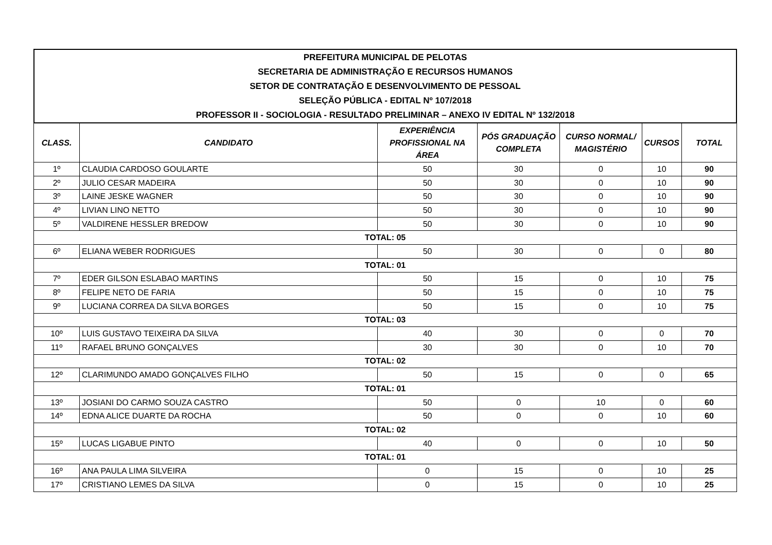PREFEITURA MUNICIPAL DE PELOTAS
SECRETARIA DE ADMINISTRAÇÃO E RECURSOS HUMANOS
SETOR DE CONTRATAÇÃO E DESENVOLVIMENTO DE PESSOAL
SELEÇÃO PÚBLICA - EDITAL Nº 107/2018
PROFESSOR II - SOCIOLOGIA - RESULTADO PRELIMINAR – ANEXO IV EDITAL Nº 132/2018
| CLASS. | CANDIDATO | EXPERIÊNCIA PROFISSIONAL NA ÁREA | PÓS GRADUAÇÃO COMPLETA | CURSO NORMAL/ MAGISTÉRIO | CURSOS | TOTAL |
| --- | --- | --- | --- | --- | --- | --- |
| 1º | CLAUDIA CARDOSO GOULARTE | 50 | 30 | 0 | 10 | 90 |
| 2º | JULIO CESAR MADEIRA | 50 | 30 | 0 | 10 | 90 |
| 3º | LAINE JESKE WAGNER | 50 | 30 | 0 | 10 | 90 |
| 4º | LIVIAN LINO NETTO | 50 | 30 | 0 | 10 | 90 |
| 5º | VALDIRENE HESSLER BREDOW | 50 | 30 | 0 | 10 | 90 |
| TOTAL: 05 | | | | | | |
| 6º | ELIANA WEBER RODRIGUES | 50 | 30 | 0 | 0 | 80 |
| TOTAL: 01 | | | | | | |
| 7º | EDER GILSON ESLABAO MARTINS | 50 | 15 | 0 | 10 | 75 |
| 8º | FELIPE NETO DE FARIA | 50 | 15 | 0 | 10 | 75 |
| 9º | LUCIANA CORREA DA SILVA BORGES | 50 | 15 | 0 | 10 | 75 |
| TOTAL: 03 | | | | | | |
| 10º | LUIS GUSTAVO TEIXEIRA DA SILVA | 40 | 30 | 0 | 0 | 70 |
| 11º | RAFAEL BRUNO GONÇALVES | 30 | 30 | 0 | 10 | 70 |
| TOTAL: 02 | | | | | | |
| 12º | CLARIMUNDO AMADO GONÇALVES FILHO | 50 | 15 | 0 | 0 | 65 |
| TOTAL: 01 | | | | | | |
| 13º | JOSIANI DO CARMO SOUZA CASTRO | 50 | 0 | 10 | 0 | 60 |
| 14º | EDNA ALICE DUARTE DA ROCHA | 50 | 0 | 0 | 10 | 60 |
| TOTAL: 02 | | | | | | |
| 15º | LUCAS LIGABUE PINTO | 40 | 0 | 0 | 10 | 50 |
| TOTAL: 01 | | | | | | |
| 16º | ANA PAULA LIMA SILVEIRA | 0 | 15 | 0 | 10 | 25 |
| 17º | CRISTIANO LEMES DA SILVA | 0 | 15 | 0 | 10 | 25 |